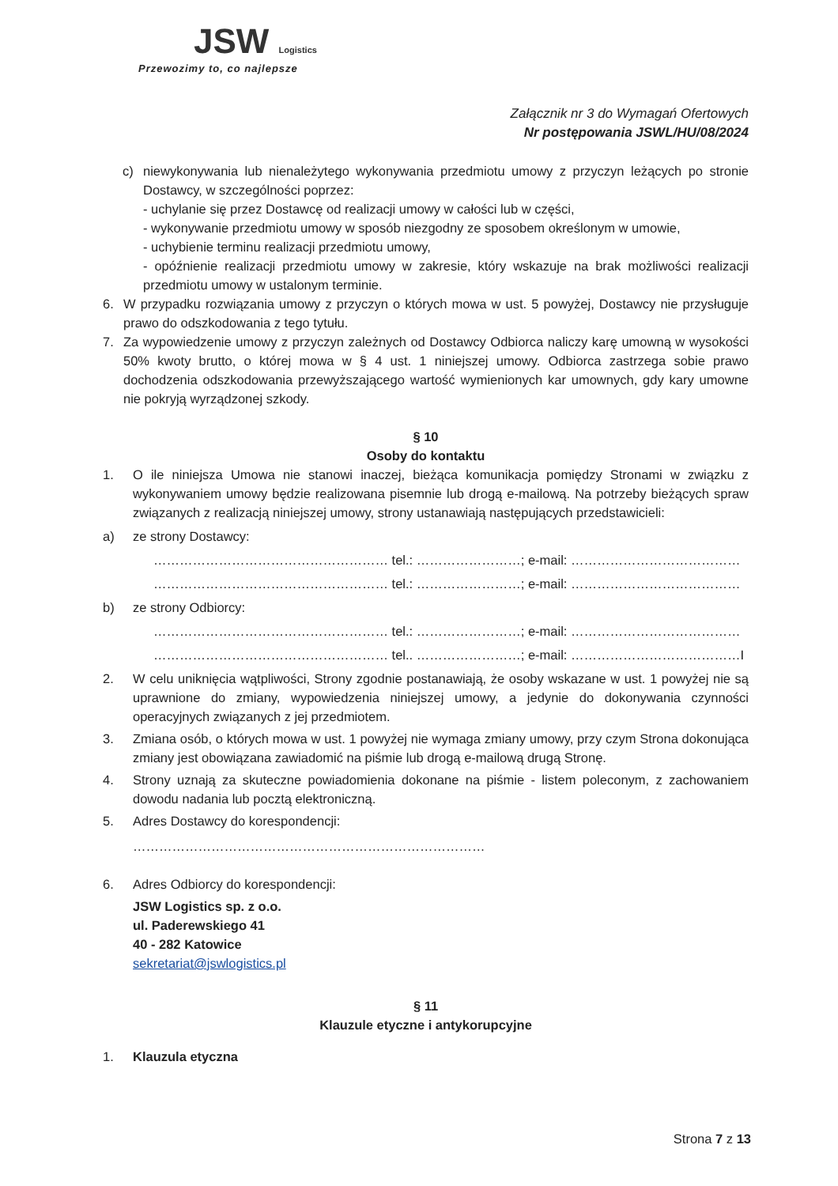JSW Logistics
Przewozimy to, co najlepsze
Załącznik nr 3 do Wymagań Ofertowych
Nr postępowania JSWL/HU/08/2024
c) niewykonywania lub nienależytego wykonywania przedmiotu umowy z przyczyn leżących po stronie Dostawcy, w szczególności poprzez:
- uchylanie się przez Dostawcę od realizacji umowy w całości lub w części,
- wykonywanie przedmiotu umowy w sposób niezgodny ze sposobem określonym w umowie,
- uchybienie terminu realizacji przedmiotu umowy,
- opóźnienie realizacji przedmiotu umowy w zakresie, który wskazuje na brak możliwości realizacji przedmiotu umowy w ustalonym terminie.
6. W przypadku rozwiązania umowy z przyczyn o których mowa w ust. 5 powyżej, Dostawcy nie przysługuje prawo do odszkodowania z tego tytułu.
7. Za wypowiedzenie umowy z przyczyn zależnych od Dostawcy Odbiorca naliczy karę umowną w wysokości 50% kwoty brutto, o której mowa w § 4 ust. 1 niniejszej umowy. Odbiorca zastrzega sobie prawo dochodzenia odszkodowania przewyższającego wartość wymienionych kar umownych, gdy kary umowne nie pokryją wyrządzonej szkody.
§ 10
Osoby do kontaktu
1. O ile niniejsza Umowa nie stanowi inaczej, bieżąca komunikacja pomiędzy Stronami w związku z wykonywaniem umowy będzie realizowana pisemnie lub drogą e-mailową. Na potrzeby bieżących spraw związanych z realizacją niniejszej umowy, strony ustanawiają następujących przedstawicieli:
a) ze strony Dostawcy:
……………………………………………… tel.: ……………………; e-mail: …………………………………
……………………………………………… tel.: ……………………; e-mail: …………………………………
b) ze strony Odbiorcy:
……………………………………………… tel.: ……………………; e-mail: …………………………………
……………………………………………… tel.. ……………………; e-mail: …………………………………I
2. W celu uniknięcia wątpliwości, Strony zgodnie postanawiają, że osoby wskazane w ust. 1 powyżej nie są uprawnione do zmiany, wypowiedzenia niniejszej umowy, a jedynie do dokonywania czynności operacyjnych związanych z jej przedmiotem.
3. Zmiana osób, o których mowa w ust. 1 powyżej nie wymaga zmiany umowy, przy czym Strona dokonująca zmiany jest obowiązana zawiadomić na piśmie lub drogą e-mailową drugą Stronę.
4. Strony uznają za skuteczne powiadomienia dokonane na piśmie - listem poleconym, z zachowaniem dowodu nadania lub pocztą elektroniczną.
5. Adres Dostawcy do korespondencji:
………………………………………………………………………
6. Adres Odbiorcy do korespondencji:
JSW Logistics sp. z o.o.
ul. Paderewskiego 41
40 - 282 Katowice
sekretariat@jswlogistics.pl
§ 11
Klauzule etyczne i antykorupcyjne
1. Klauzula etyczna
Strona 7 z 13